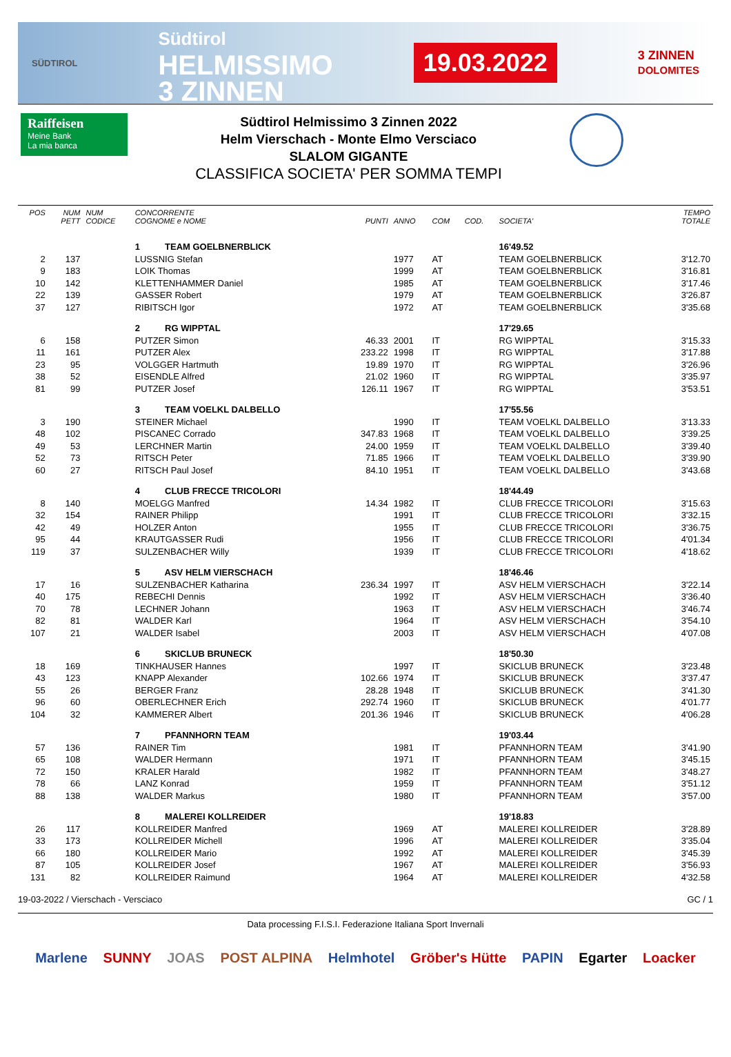SÜDTIROL
Südtirol
HELMISSIMO
3 ZINNEN
19.03.2022
3 ZINNEN
DOLOMITES
Raiffeisen
Meine Bank
La mia banca
Südtirol Helmissimo 3 Zinnen 2022
Helm Vierschach - Monte Elmo Versciaco
SLALOM GIGANTE
CLASSIFICA SOCIETA' PER SOMMA TEMPI
| POS | NUM PETT | NUM CODICE | CONCORRENTE COGNOME e NOME | PUNTI | ANNO | COM | COD. | SOCIETA' | TEMPO TOTALE |
| --- | --- | --- | --- | --- | --- | --- | --- | --- | --- |
| | | | 1 TEAM GOELBNERBLICK | | | | | 16'49.52 | |
| 2 | 137 | | LUSSNIG Stefan | | 1977 | AT | | TEAM GOELBNERBLICK | 3'12.70 |
| 9 | 183 | | LOIK Thomas | | 1999 | AT | | TEAM GOELBNERBLICK | 3'16.81 |
| 10 | 142 | | KLETTENHAMMER Daniel | | 1985 | AT | | TEAM GOELBNERBLICK | 3'17.46 |
| 22 | 139 | | GASSER Robert | | 1979 | AT | | TEAM GOELBNERBLICK | 3'26.87 |
| 37 | 127 | | RIBITSCH Igor | | 1972 | AT | | TEAM GOELBNERBLICK | 3'35.68 |
| | | | 2 RG WIPPTAL | | | | | 17'29.65 | |
| 6 | 158 | | PUTZER Simon | 46.33 | 2001 | IT | | RG WIPPTAL | 3'15.33 |
| 11 | 161 | | PUTZER Alex | 233.22 | 1998 | IT | | RG WIPPTAL | 3'17.88 |
| 23 | 95 | | VOLGGER Hartmuth | 19.89 | 1970 | IT | | RG WIPPTAL | 3'26.96 |
| 38 | 52 | | EISENDLE Alfred | 21.02 | 1960 | IT | | RG WIPPTAL | 3'35.97 |
| 81 | 99 | | PUTZER Josef | 126.11 | 1967 | IT | | RG WIPPTAL | 3'53.51 |
| | | | 3 TEAM VOELKL DALBELLO | | | | | 17'55.56 | |
| 3 | 190 | | STEINER Michael | | 1990 | IT | | TEAM VOELKL DALBELLO | 3'13.33 |
| 48 | 102 | | PISCANEC Corrado | 347.83 | 1968 | IT | | TEAM VOELKL DALBELLO | 3'39.25 |
| 49 | 53 | | LERCHNER Martin | 24.00 | 1959 | IT | | TEAM VOELKL DALBELLO | 3'39.40 |
| 52 | 73 | | RITSCH Peter | 71.85 | 1966 | IT | | TEAM VOELKL DALBELLO | 3'39.90 |
| 60 | 27 | | RITSCH Paul Josef | 84.10 | 1951 | IT | | TEAM VOELKL DALBELLO | 3'43.68 |
| | | | 4 CLUB FRECCE TRICOLORI | | | | | 18'44.49 | |
| 8 | 140 | | MOELGG Manfred | 14.34 | 1982 | IT | | CLUB FRECCE TRICOLORI | 3'15.63 |
| 32 | 154 | | RAINER Philipp | | 1991 | IT | | CLUB FRECCE TRICOLORI | 3'32.15 |
| 42 | 49 | | HOLZER Anton | | 1955 | IT | | CLUB FRECCE TRICOLORI | 3'36.75 |
| 95 | 44 | | KRAUTGASSER Rudi | | 1956 | IT | | CLUB FRECCE TRICOLORI | 4'01.34 |
| 119 | 37 | | SULZENBACHER Willy | | 1939 | IT | | CLUB FRECCE TRICOLORI | 4'18.62 |
| | | | 5 ASV HELM VIERSCHACH | | | | | 18'46.46 | |
| 17 | 16 | | SULZENBACHER Katharina | 236.34 | 1997 | IT | | ASV HELM VIERSCHACH | 3'22.14 |
| 40 | 175 | | REBECHI Dennis | | 1992 | IT | | ASV HELM VIERSCHACH | 3'36.40 |
| 70 | 78 | | LECHNER Johann | | 1963 | IT | | ASV HELM VIERSCHACH | 3'46.74 |
| 82 | 81 | | WALDER Karl | | 1964 | IT | | ASV HELM VIERSCHACH | 3'54.10 |
| 107 | 21 | | WALDER Isabel | | 2003 | IT | | ASV HELM VIERSCHACH | 4'07.08 |
| | | | 6 SKICLUB BRUNECK | | | | | 18'50.30 | |
| 18 | 169 | | TINKHAUSER Hannes | | 1997 | IT | | SKICLUB BRUNECK | 3'23.48 |
| 43 | 123 | | KNAPP Alexander | 102.66 | 1974 | IT | | SKICLUB BRUNECK | 3'37.47 |
| 55 | 26 | | BERGER Franz | 28.28 | 1948 | IT | | SKICLUB BRUNECK | 3'41.30 |
| 96 | 60 | | OBERLECHNER Erich | 292.74 | 1960 | IT | | SKICLUB BRUNECK | 4'01.77 |
| 104 | 32 | | KAMMERER Albert | 201.36 | 1946 | IT | | SKICLUB BRUNECK | 4'06.28 |
| | | | 7 PFANNHORN TEAM | | | | | 19'03.44 | |
| 57 | 136 | | RAINER Tim | | 1981 | IT | | PFANNHORN TEAM | 3'41.90 |
| 65 | 108 | | WALDER Hermann | | 1971 | IT | | PFANNHORN TEAM | 3'45.15 |
| 72 | 150 | | KRALER Harald | | 1982 | IT | | PFANNHORN TEAM | 3'48.27 |
| 78 | 66 | | LANZ Konrad | | 1959 | IT | | PFANNHORN TEAM | 3'51.12 |
| 88 | 138 | | WALDER Markus | | 1980 | IT | | PFANNHORN TEAM | 3'57.00 |
| | | | 8 MALEREI KOLLREIDER | | | | | 19'18.83 | |
| 26 | 117 | | KOLLREIDER Manfred | | 1969 | AT | | MALEREI KOLLREIDER | 3'28.89 |
| 33 | 173 | | KOLLREIDER Michell | | 1996 | AT | | MALEREI KOLLREIDER | 3'35.04 |
| 66 | 180 | | KOLLREIDER Mario | | 1992 | AT | | MALEREI KOLLREIDER | 3'45.39 |
| 87 | 105 | | KOLLREIDER Josef | | 1967 | AT | | MALEREI KOLLREIDER | 3'56.93 |
| 131 | 82 | | KOLLREIDER Raimund | | 1964 | AT | | MALEREI KOLLREIDER | 4'32.58 |
19-03-2022 / Vierschach - Versciaco GC / 1
Data processing F.I.S.I. Federazione Italiana Sport Invernali
Marlene SUNNY JOAS POST ALPINA Helmhotel Gröber's Hütte PAPIN Egarter Loacker